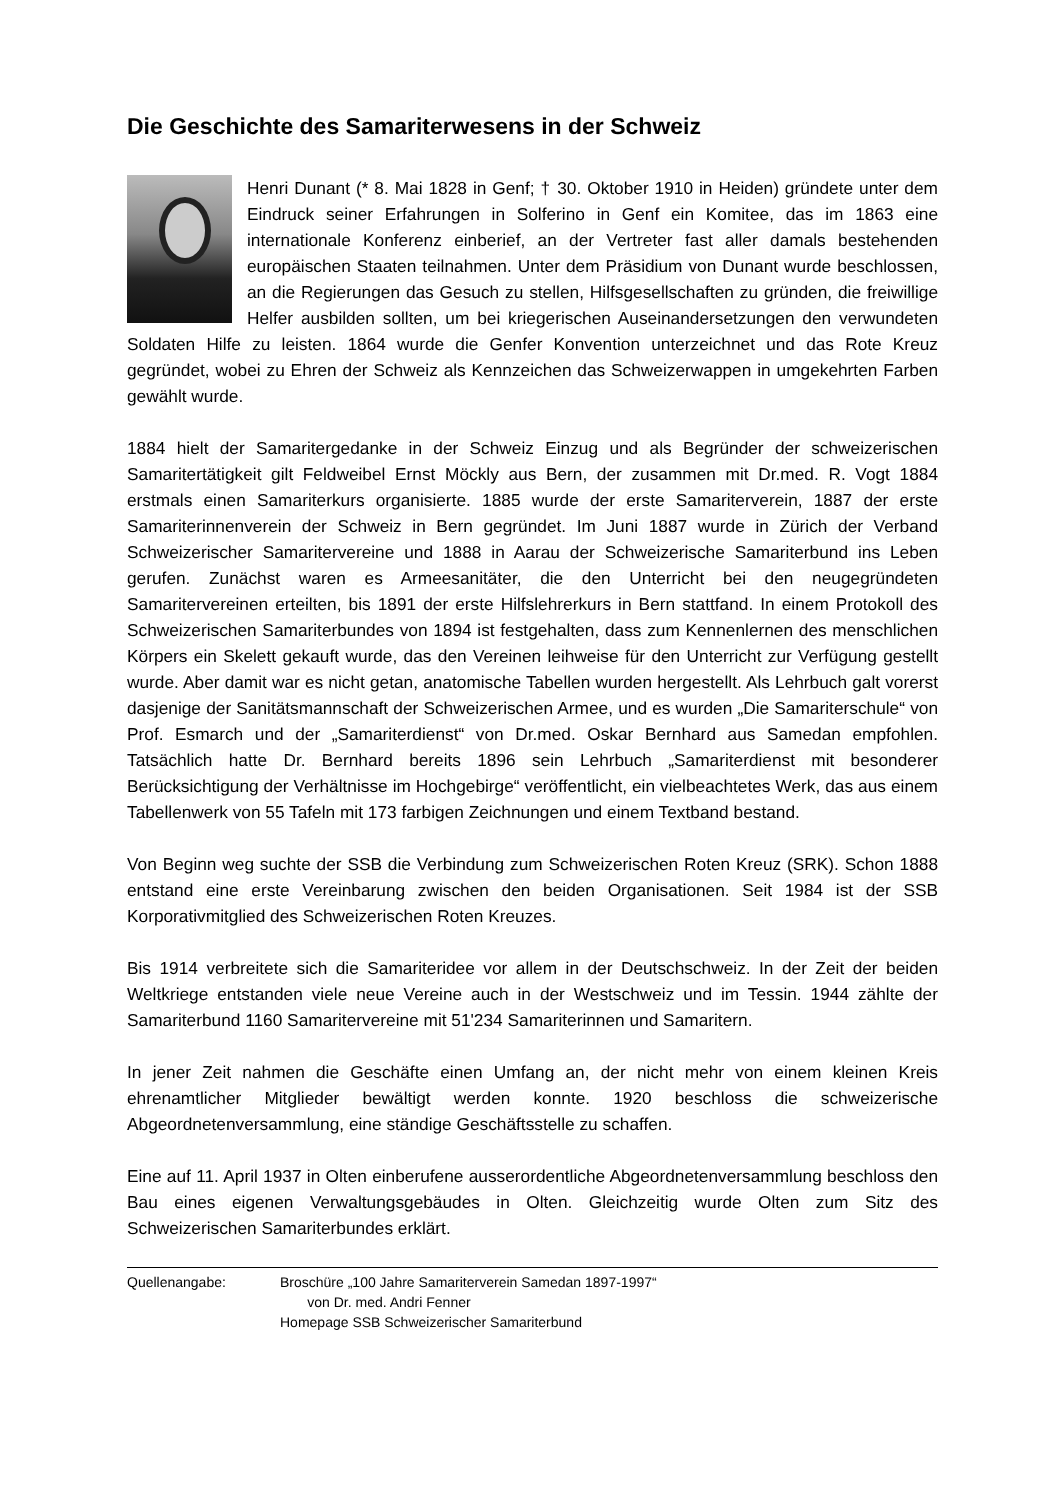Die Geschichte des Samariterwesens in der Schweiz
Henri Dunant (* 8. Mai 1828 in Genf; † 30. Oktober 1910 in Heiden) gründete unter dem Eindruck seiner Erfahrungen in Solferino in Genf ein Komitee, das im 1863 eine internationale Konferenz einberief, an der Vertreter fast aller da­mals bestehenden europäischen Staaten teilnahmen. Unter dem Präsidium von Dunant wurde beschlossen, an die Regierungen das Gesuch zu stellen, Hilfsgesellschaften zu gründen, die freiwillige Helfer ausbilden sollten, um bei kriegerischen Auseinandersetzungen den verwundeten Soldaten Hilfe zu leisten. 1864 wurde die Genfer Konvention unterzeichnet und das Rote Kreuz gegründet, wobei zu Ehren der Schweiz als Kennzeichen das Schweizerwappen in umgekehrten Farben gewählt wurde.
1884 hielt der Samaritergedanke in der Schweiz Einzug und als Begründer der schweizeri­schen Samaritertätigkeit gilt Feldweibel Ernst Möckly aus Bern, der zusammen mit Dr.med. R. Vogt 1884 erstmals einen Samariterkurs organisierte. 1885 wurde der erste Samariter­verein, 1887 der erste Samariterinnenverein der Schweiz in Bern gegründet. Im Juni 1887 wurde in Zürich der Verband Schweizerischer Samaritervereine und 1888 in Aarau der Schweizerische Samariterbund ins Leben gerufen. Zunächst waren es Armeesanitäter, die den Unterricht bei den neugegründeten Samaritervereinen erteilten, bis 1891 der erste Hilfslehrerkurs in Bern stattfand. In einem Protokoll des Schweizerischen Samariterbundes von 1894 ist festgehalten, dass zum Kennenlernen des menschlichen Körpers ein Skelett gekauft wurde, das den Vereinen leihweise für den Unterricht zur Verfügung gestellt wurde. Aber damit war es nicht getan, anatomische Tabellen wurden hergestellt. Als Lehrbuch galt vorerst dasjenige der Sanitätsmannschaft der Schweizerischen Armee, und es wurden „Die Samariterschule“ von Prof. Esmarch und der „Samariterdienst“ von Dr.med. Oskar Bernhard aus Samedan empfohlen. Tatsächlich hatte Dr. Bernhard bereits 1896 sein Lehrbuch „Sama­riterdienst mit besonderer Berücksichtigung der Verhältnisse im Hochgebirge“ veröffentlicht, ein vielbeachtetes Werk, das aus einem Tabellenwerk von 55 Tafeln mit 173 farbigen Zeich­nungen und einem Textband bestand.
Von Beginn weg suchte der SSB die Verbindung zum Schweizerischen Roten Kreuz (SRK). Schon 1888 entstand eine erste Vereinbarung zwischen den beiden Organisationen. Seit 1984 ist der SSB Korporativmitglied des Schweizerischen Roten Kreuzes.
Bis 1914 verbreitete sich die Samariteridee vor allem in der Deutschschweiz. In der Zeit der beiden Weltkriege entstanden viele neue Vereine auch in der Westschweiz und im Tessin. 1944 zählte der Samariterbund 1160 Samaritervereine mit 51'234 Samariterinnen und Sa­maritern.
In jener Zeit nahmen die Geschäfte einen Umfang an, der nicht mehr von einem kleinen Kreis ehrenamtlicher Mitglieder bewältigt werden konnte. 1920 beschloss die schweizerische Abgeordnetenversammlung, eine ständige Geschäftsstelle zu schaffen.
Eine auf 11. April 1937 in Olten einberufene ausserordentliche Abgeordnetenversammlung beschloss den Bau eines eigenen Verwaltungsgebäudes in Olten. Gleichzeitig wurde Olten zum Sitz des Schweizerischen Samariterbundes erklärt.
Quellenangabe: Broschüre „100 Jahre Samariterverein Samedan 1897-1997“
von Dr. med. Andri Fenner
Homepage SSB Schweizerischer Samariterbund